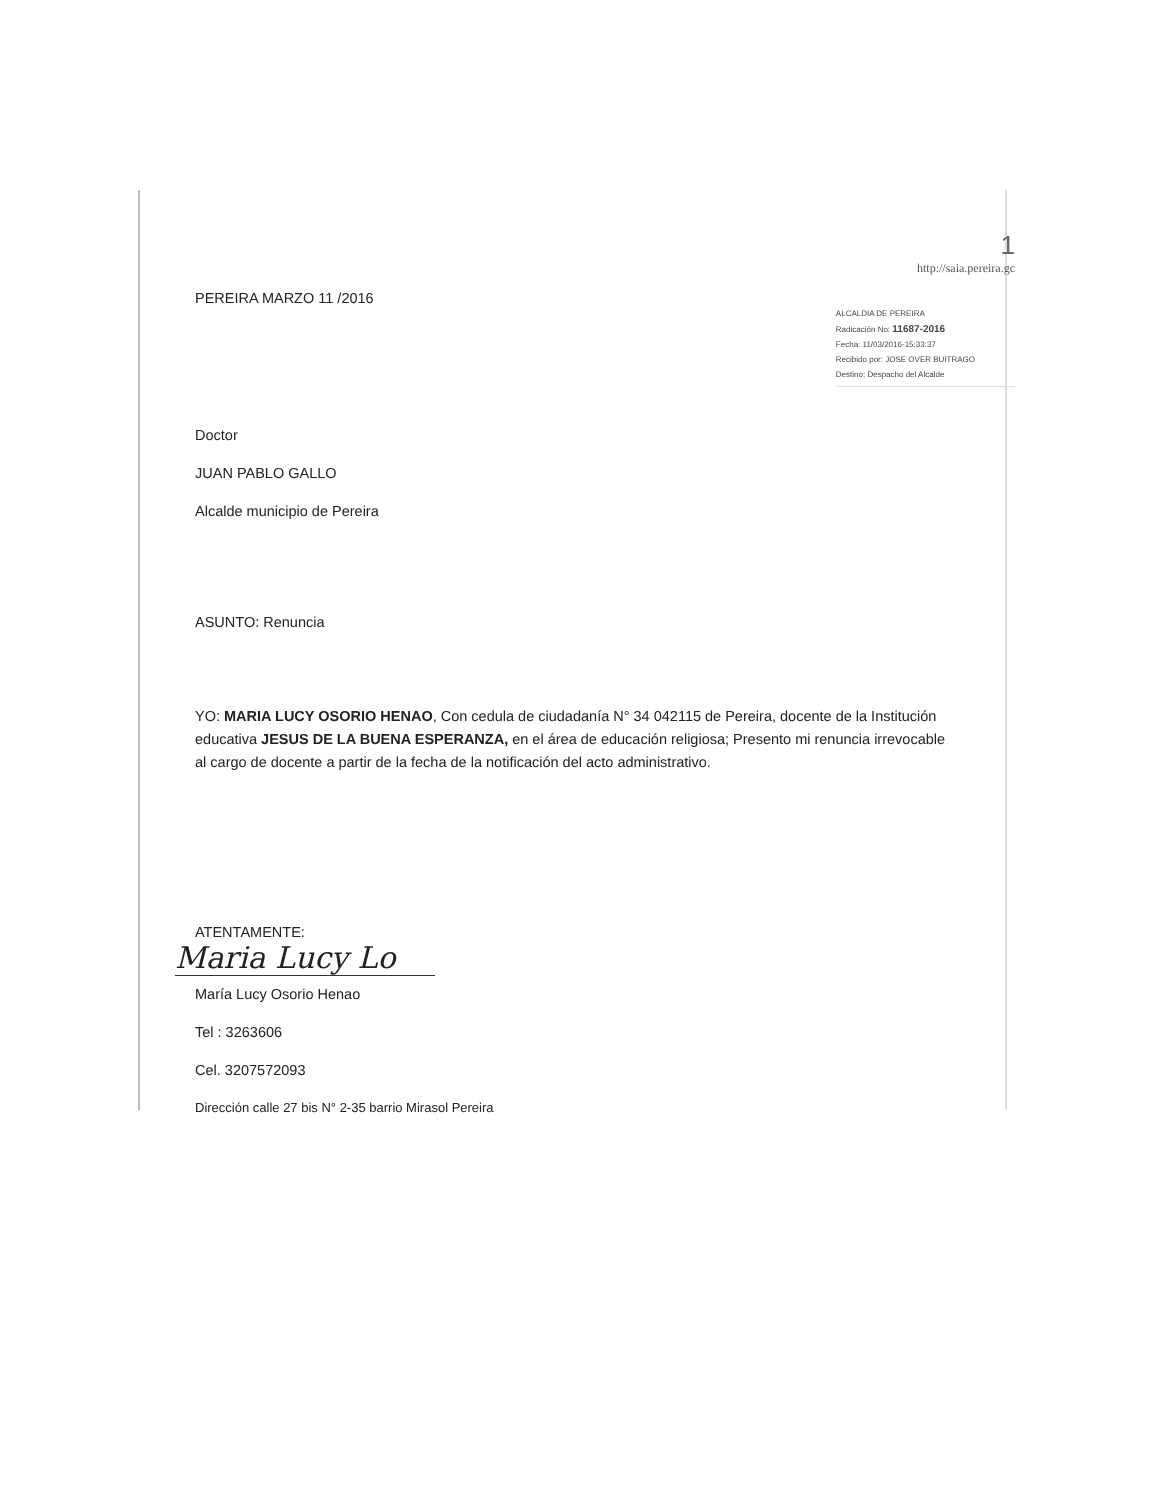PEREIRA MARZO 11 /2016
1
http://saia.pereira.gc
ALCALDIA DE PEREIRA
Radicación No: 11687-2016
Fecha: 11/03/2016-15:33:37
Recibido por: JOSE OVER BUITRAGO
Destino: Despacho del Alcalde
Doctor
JUAN PABLO GALLO
Alcalde municipio de Pereira
ASUNTO: Renuncia
YO: MARIA LUCY OSORIO HENAO, Con cedula de ciudadanía N° 34 042115 de Pereira, docente de la Institución educativa JESUS DE LA BUENA ESPERANZA, en el área de educación religiosa; Presento mi renuncia irrevocable al cargo de docente a partir de la fecha de la notificación del acto administrativo.
ATENTAMENTE:
Maria Lucy Lo
María Lucy Osorio Henao
Tel : 3263606
Cel. 3207572093
Dirección calle 27 bis N° 2-35 barrio Mirasol Pereira